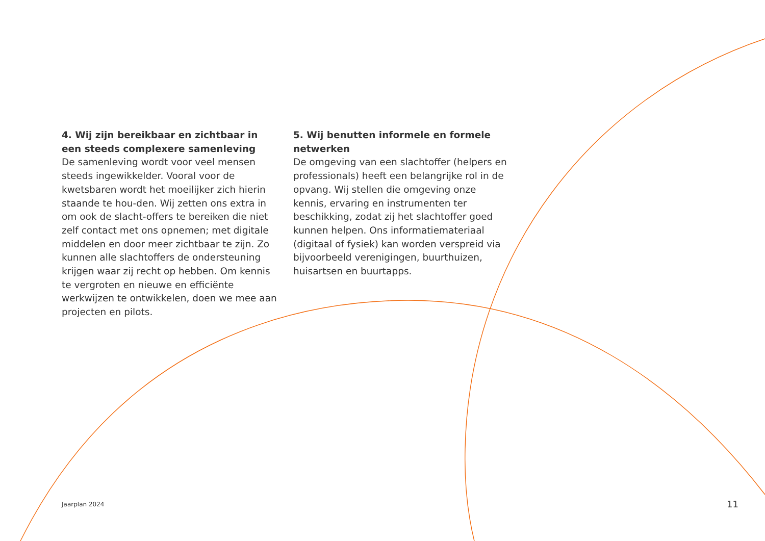4. Wij zijn bereikbaar en zichtbaar in een steeds complexere samenleving
De samenleving wordt voor veel mensen steeds ingewikkelder. Vooral voor de kwetsbaren wordt het moeilijker zich hierin staande te hou-den. Wij zetten ons extra in om ook de slacht-offers te bereiken die niet zelf contact met ons opnemen; met digitale middelen en door meer zichtbaar te zijn. Zo kunnen alle slachtoffers de ondersteuning krijgen waar zij recht op hebben. Om kennis te vergroten en nieuwe en efficiënte werkwijzen te ontwikkelen, doen we mee aan projecten en pilots.
5. Wij benutten informele en formele netwerken
De omgeving van een slachtoffer (helpers en professionals) heeft een belangrijke rol in de opvang. Wij stellen die omgeving onze kennis, ervaring en instrumenten ter beschikking, zodat zij het slachtoffer goed kunnen helpen. Ons informatiemateriaal (digitaal of fysiek) kan worden verspreid via bijvoorbeeld verenigingen, buurthuizen, huisartsen en buurtapps.
Jaarplan 2024 11